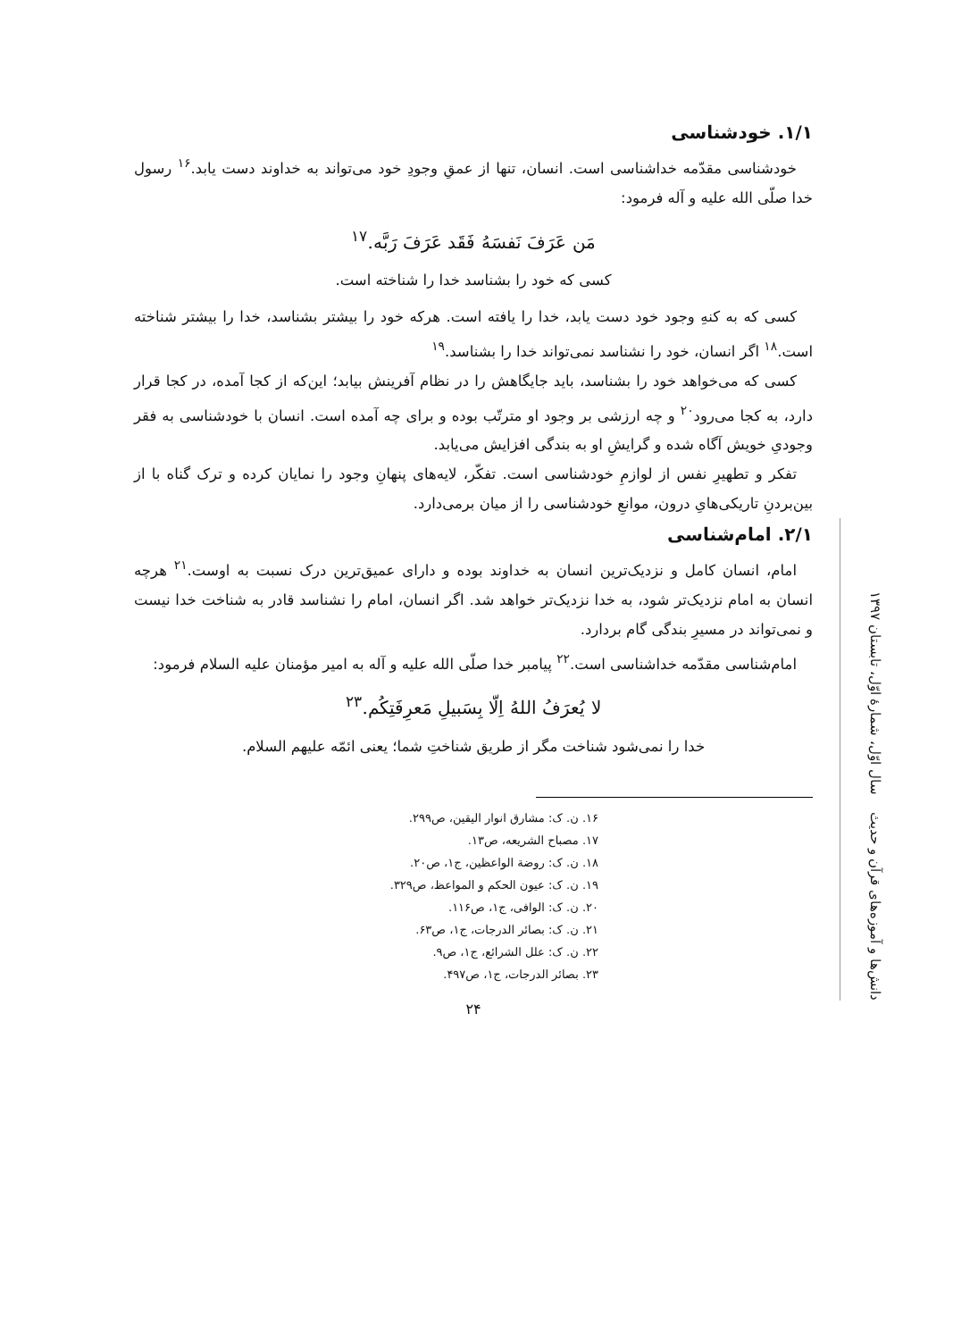۱/۱. خودشناسی
خودشناسی مقدّمه خداشناسی است. انسان، تنها از عمقِ وجودِ خود می‌تواند به خداوند دست یابد.<sup>۱۶</sup> رسول خدا صلّی الله علیه و آله فرمود:
مَن عَرَفَ نَفسَهُ فَقَد عَرَفَ رَبَّه.<sup>۱۷</sup>
کسی که خود را بشناسد خدا را شناخته است.
کسی که به کنهِ وجود خود دست یابد، خدا را یافته است. هرکه خود را بیشتر بشناسد، خدا را بیشتر شناخته است.<sup>۱۸</sup> اگر انسان، خود را نشناسد نمی‌تواند خدا را بشناسد.<sup>۱۹</sup>
کسی که می‌خواهد خود را بشناسد، باید جایگاهش را در نظام آفرینش بیابد؛ این‌که از کجا آمده، در کجا قرار دارد، به کجا می‌رود<sup>۲۰</sup> و چه ارزشی بر وجود او مترتّب بوده و برای چه آمده است. انسان با خودشناسی به فقر وجودیِ خویش آگاه شده و گرایشِ او به بندگی افزایش می‌یابد.
تفکر و تطهیرِ نفس از لوازمِ خودشناسی است. تفکّر، لایه‌های پنهانِ وجود را نمایان کرده و ترک گناه با از بین‌بردنِ تاریکی‌هایِ درون، موانعِ خودشناسی را از میان برمی‌دارد.
۲/۱. امام‌شناسی
امام، انسان کامل و نزدیک‌ترین انسان به خداوند بوده و دارای عمیق‌ترین درک نسبت به اوست.<sup>۲۱</sup> هرچه انسان به امام نزدیک‌تر شود، به خدا نزدیک‌تر خواهد شد. اگر انسان، امام را نشناسد قادر به شناخت خدا نیست و نمی‌تواند در مسیرِ بندگی گام بردارد.
امام‌شناسی مقدّمه خداشناسی است.<sup>۲۲</sup> پیامبر خدا صلّی الله علیه و آله به امیر مؤمنان علیه السلام فرمود:
لا یُعرَفُ اللهُ اِلّا بِسَبیلِ مَعرِفَتِکُم.<sup>۲۳</sup>
خدا را نمی‌شود شناخت مگر از طریق شناختِ شما؛ یعنی ائمّه علیهم السلام.
۱۶. ن. ک: مشارق انوار الیقین، ص۲۹۹.
۱۷. مصباح الشریعه، ص۱۳.
۱۸. ن. ک: روضة الواعظین، ج۱، ص۲۰.
۱۹. ن. ک: عیون الحکم و المواعظ، ص۳۲۹.
۲۰. ن. ک: الوافی، ج۱، ص۱۱۶.
۲۱. ن. ک: بصائر الدرجات، ج۱، ص۶۳.
۲۲. ن. ک: علل الشرائع، ج۱، ص۹.
۲۳. بصائر الدرجات، ج۱، ص۴۹۷.
۲۴
دانش‌ها و آموزه‌های قرآن و حدیث سال اوّل، شمارهٔ اوّل، تابستان ۱۳۹۷